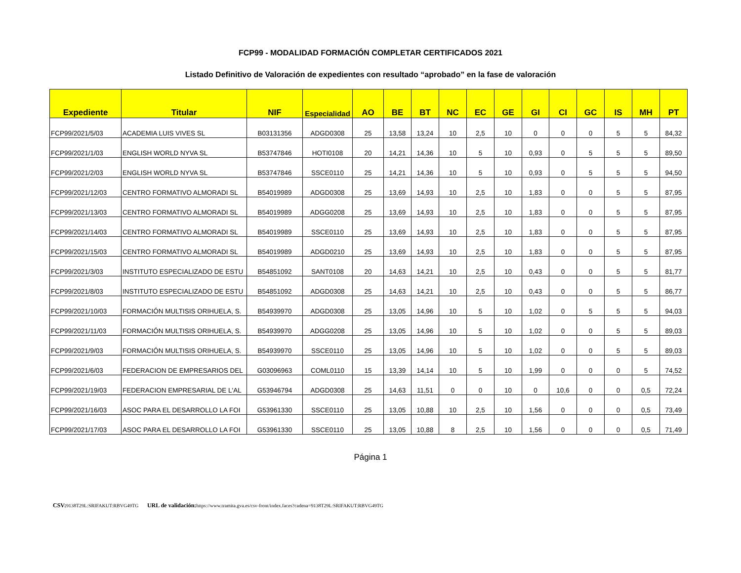FCP99 - MODALIDAD FORMACIÓN COMPLETAR CERTIFICADOS 2021
Listado Definitivo de Valoración de expedientes con resultado “aprobado” en la fase de valoración
| Expediente | Titular | NIF | Especialidad | AO | BE | BT | NC | EC | GE | GI | CI | GC | IS | MH | PT |
| --- | --- | --- | --- | --- | --- | --- | --- | --- | --- | --- | --- | --- | --- | --- | --- |
| FCP99/2021/5/03 | ACADEMIA LUIS VIVES SL | B03131356 | ADGD0308 | 25 | 13,58 | 13,24 | 10 | 2,5 | 10 | 0 | 0 | 0 | 5 | 5 | 84,32 |
| FCP99/2021/1/03 | ENGLISH WORLD NYVA SL | B53747846 | HOTI0108 | 20 | 14,21 | 14,36 | 10 | 5 | 10 | 0,93 | 0 | 5 | 5 | 5 | 89,50 |
| FCP99/2021/2/03 | ENGLISH WORLD NYVA SL | B53747846 | SSCE0110 | 25 | 14,21 | 14,36 | 10 | 5 | 10 | 0,93 | 0 | 5 | 5 | 5 | 94,50 |
| FCP99/2021/12/03 | CENTRO FORMATIVO ALMORADI SL | B54019989 | ADGD0308 | 25 | 13,69 | 14,93 | 10 | 2,5 | 10 | 1,83 | 0 | 0 | 5 | 5 | 87,95 |
| FCP99/2021/13/03 | CENTRO FORMATIVO ALMORADI SL | B54019989 | ADGG0208 | 25 | 13,69 | 14,93 | 10 | 2,5 | 10 | 1,83 | 0 | 0 | 5 | 5 | 87,95 |
| FCP99/2021/14/03 | CENTRO FORMATIVO ALMORADI SL | B54019989 | SSCE0110 | 25 | 13,69 | 14,93 | 10 | 2,5 | 10 | 1,83 | 0 | 0 | 5 | 5 | 87,95 |
| FCP99/2021/15/03 | CENTRO FORMATIVO ALMORADI SL | B54019989 | ADGD0210 | 25 | 13,69 | 14,93 | 10 | 2,5 | 10 | 1,83 | 0 | 0 | 5 | 5 | 87,95 |
| FCP99/2021/3/03 | INSTITUTO ESPECIALIZADO DE ESTU | B54851092 | SANT0108 | 20 | 14,63 | 14,21 | 10 | 2,5 | 10 | 0,43 | 0 | 0 | 5 | 5 | 81,77 |
| FCP99/2021/8/03 | INSTITUTO ESPECIALIZADO DE ESTU | B54851092 | ADGD0308 | 25 | 14,63 | 14,21 | 10 | 2,5 | 10 | 0,43 | 0 | 0 | 5 | 5 | 86,77 |
| FCP99/2021/10/03 | FORMACIÓN MULTISIS ORIHUELA, S. | B54939970 | ADGD0308 | 25 | 13,05 | 14,96 | 10 | 5 | 10 | 1,02 | 0 | 5 | 5 | 5 | 94,03 |
| FCP99/2021/11/03 | FORMACIÓN MULTISIS ORIHUELA, S. | B54939970 | ADGG0208 | 25 | 13,05 | 14,96 | 10 | 5 | 10 | 1,02 | 0 | 0 | 5 | 5 | 89,03 |
| FCP99/2021/9/03 | FORMACIÓN MULTISIS ORIHUELA, S. | B54939970 | SSCE0110 | 25 | 13,05 | 14,96 | 10 | 5 | 10 | 1,02 | 0 | 0 | 5 | 5 | 89,03 |
| FCP99/2021/6/03 | FEDERACION DE EMPRESARIOS DEL | G03096963 | COML0110 | 15 | 13,39 | 14,14 | 10 | 5 | 10 | 1,99 | 0 | 0 | 0 | 5 | 74,52 |
| FCP99/2021/19/03 | FEDERACION EMPRESARIAL DE L'AL | G53946794 | ADGD0308 | 25 | 14,63 | 11,51 | 0 | 0 | 10 | 0 | 10,6 | 0 | 0 | 0,5 | 72,24 |
| FCP99/2021/16/03 | ASOC PARA EL DESARROLLO LA FOI | G53961330 | SSCE0110 | 25 | 13,05 | 10,88 | 10 | 2,5 | 10 | 1,56 | 0 | 0 | 0 | 0,5 | 73,49 |
| FCP99/2021/17/03 | ASOC PARA EL DESARROLLO LA FOI | G53961330 | SSCE0110 | 25 | 13,05 | 10,88 | 8 | 2,5 | 10 | 1,56 | 0 | 0 | 0 | 0,5 | 71,49 |
Página 1
CSV: 9138T29L:SRIFAKUT:RBVG49TG URL de validación: https://www.tramita.gva.es/csv-front/index.faces?cadena=9138T29L:SRIFAKUT:RBVG49TG